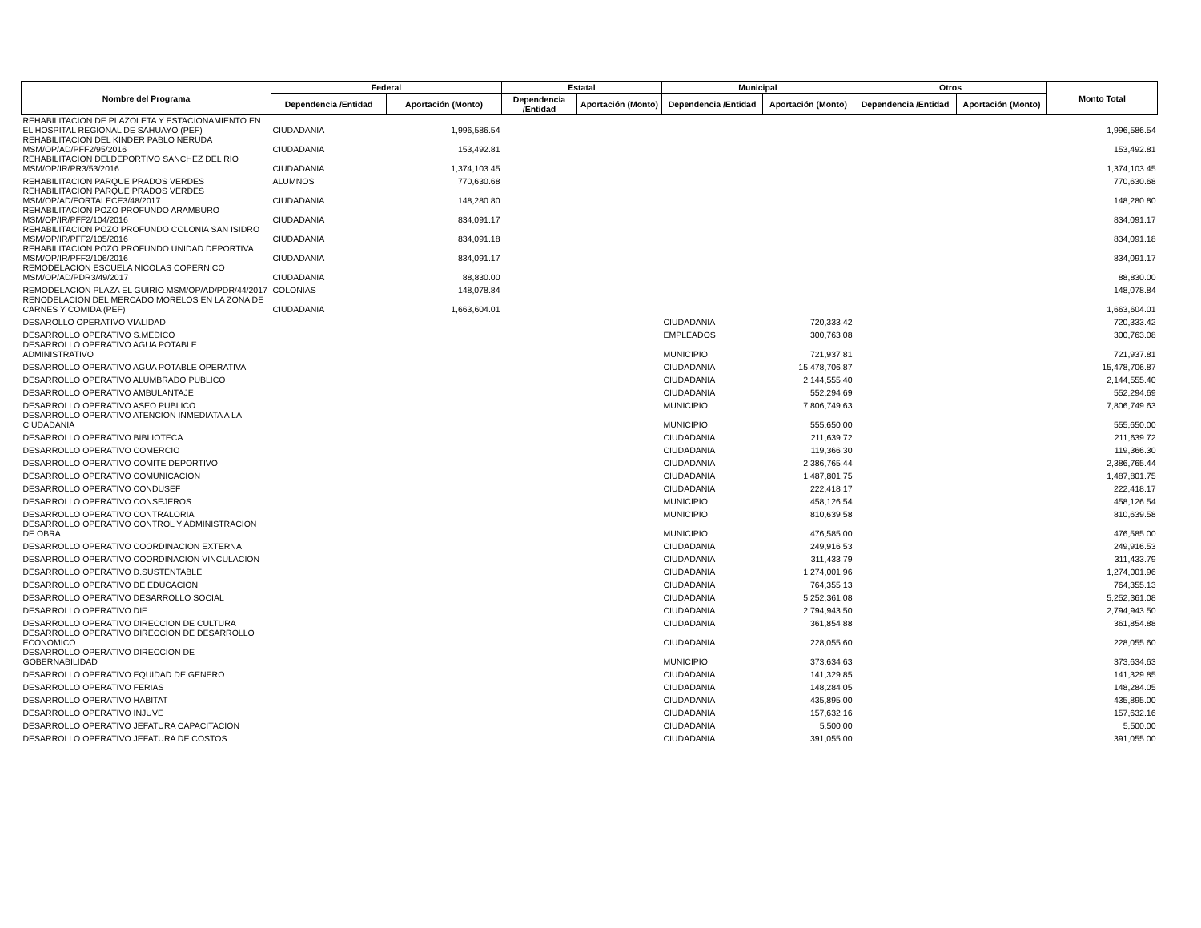| Nombre del Programa | Federal | | Estatal | | Municipal | | Otros | | Monto Total |
| --- | --- | --- | --- | --- | --- | --- | --- | --- | --- |
| | Dependencia /Entidad | Aportación (Monto) | Dependencia /Entidad | Aportación (Monto) | Dependencia /Entidad | Aportación (Monto) | Dependencia /Entidad | Aportación (Monto) | |
| REHABILITACION DE PLAZOLETA Y ESTACIONAMIENTO EN EL HOSPITAL REGIONAL DE SAHUAYO (PEF) | CIUDADANIA | 1,996,586.54 | | | | | | | 1,996,586.54 |
| REHABILITACION DEL KINDER PABLO NERUDA MSM/OP/AD/PFF2/95/2016 | CIUDADANIA | 153,492.81 | | | | | | | 153,492.81 |
| REHABILITACION DELDEPORTIVO SANCHEZ DEL RIO MSM/OP/IR/PR3/53/2016 | CIUDADANIA | 1,374,103.45 | | | | | | | 1,374,103.45 |
| REHABILITACION PARQUE PRADOS VERDES | ALUMNOS | 770,630.68 | | | | | | | 770,630.68 |
| REHABILITACION PARQUE PRADOS VERDES MSM/OP/AD/FORTALECE3/48/2017 | CIUDADANIA | 148,280.80 | | | | | | | 148,280.80 |
| REHABILITACION POZO PROFUNDO ARAMBURO MSM/OP/IR/PFF2/104/2016 | CIUDADANIA | 834,091.17 | | | | | | | 834,091.17 |
| REHABILITACION POZO PROFUNDO COLONIA SAN ISIDRO MSM/OP/IR/PFF2/105/2016 | CIUDADANIA | 834,091.18 | | | | | | | 834,091.18 |
| REHABILITACION POZO PROFUNDO UNIDAD DEPORTIVA MSM/OP/IR/PFF2/106/2016 | CIUDADANIA | 834,091.17 | | | | | | | 834,091.17 |
| REMODELACION ESCUELA NICOLAS COPERNICO MSM/OP/AD/PDR3/49/2017 | CIUDADANIA | 88,830.00 | | | | | | | 88,830.00 |
| REMODELACION PLAZA EL GUIRIO MSM/OP/AD/PDR/44/2017 | COLONIAS | 148,078.84 | | | | | | | 148,078.84 |
| RENODELACION DEL MERCADO MORELOS EN LA ZONA DE CARNES Y COMIDA (PEF) | CIUDADANIA | 1,663,604.01 | | | | | | | 1,663,604.01 |
| DESAROLLO OPERATIVO VIALIDAD | | | | | CIUDADANIA | 720,333.42 | | | 720,333.42 |
| DESARROLLO OPERATIVO S.MEDICO | | | | | EMPLEADOS | 300,763.08 | | | 300,763.08 |
| DESARROLLO OPERATIVO AGUA POTABLE ADMINISTRATIVO | | | | | MUNICIPIO | 721,937.81 | | | 721,937.81 |
| DESARROLLO OPERATIVO AGUA POTABLE OPERATIVA | | | | | CIUDADANIA | 15,478,706.87 | | | 15,478,706.87 |
| DESARROLLO OPERATIVO ALUMBRADO PUBLICO | | | | | CIUDADANIA | 2,144,555.40 | | | 2,144,555.40 |
| DESARROLLO OPERATIVO AMBULANTAJE | | | | | CIUDADANIA | 552,294.69 | | | 552,294.69 |
| DESARROLLO OPERATIVO ASEO PUBLICO | | | | | MUNICIPIO | 7,806,749.63 | | | 7,806,749.63 |
| DESARROLLO OPERATIVO ATENCION INMEDIATA A LA CIUDADANIA | | | | | MUNICIPIO | 555,650.00 | | | 555,650.00 |
| DESARROLLO OPERATIVO BIBLIOTECA | | | | | CIUDADANIA | 211,639.72 | | | 211,639.72 |
| DESARROLLO OPERATIVO COMERCIO | | | | | CIUDADANIA | 119,366.30 | | | 119,366.30 |
| DESARROLLO OPERATIVO COMITE DEPORTIVO | | | | | CIUDADANIA | 2,386,765.44 | | | 2,386,765.44 |
| DESARROLLO OPERATIVO COMUNICACION | | | | | CIUDADANIA | 1,487,801.75 | | | 1,487,801.75 |
| DESARROLLO OPERATIVO CONDUSEF | | | | | CIUDADANIA | 222,418.17 | | | 222,418.17 |
| DESARROLLO OPERATIVO CONSEJEROS | | | | | MUNICIPIO | 458,126.54 | | | 458,126.54 |
| DESARROLLO OPERATIVO CONTRALORIA | | | | | MUNICIPIO | 810,639.58 | | | 810,639.58 |
| DESARROLLO OPERATIVO CONTROL Y ADMINISTRACION DE OBRA | | | | | MUNICIPIO | 476,585.00 | | | 476,585.00 |
| DESARROLLO OPERATIVO COORDINACION EXTERNA | | | | | CIUDADANIA | 249,916.53 | | | 249,916.53 |
| DESARROLLO OPERATIVO COORDINACION VINCULACION | | | | | CIUDADANIA | 311,433.79 | | | 311,433.79 |
| DESARROLLO OPERATIVO D.SUSTENTABLE | | | | | CIUDADANIA | 1,274,001.96 | | | 1,274,001.96 |
| DESARROLLO OPERATIVO DE EDUCACION | | | | | CIUDADANIA | 764,355.13 | | | 764,355.13 |
| DESARROLLO OPERATIVO DESARROLLO SOCIAL | | | | | CIUDADANIA | 5,252,361.08 | | | 5,252,361.08 |
| DESARROLLO OPERATIVO DIF | | | | | CIUDADANIA | 2,794,943.50 | | | 2,794,943.50 |
| DESARROLLO OPERATIVO DIRECCION DE CULTURA | | | | | CIUDADANIA | 361,854.88 | | | 361,854.88 |
| DESARROLLO OPERATIVO DIRECCION DE DESARROLLO ECONOMICO | | | | | CIUDADANIA | 228,055.60 | | | 228,055.60 |
| DESARROLLO OPERATIVO DIRECCION DE GOBERNABILIDAD | | | | | MUNICIPIO | 373,634.63 | | | 373,634.63 |
| DESARROLLO OPERATIVO EQUIDAD DE GENERO | | | | | CIUDADANIA | 141,329.85 | | | 141,329.85 |
| DESARROLLO OPERATIVO FERIAS | | | | | CIUDADANIA | 148,284.05 | | | 148,284.05 |
| DESARROLLO OPERATIVO HABITAT | | | | | CIUDADANIA | 435,895.00 | | | 435,895.00 |
| DESARROLLO OPERATIVO INJUVE | | | | | CIUDADANIA | 157,632.16 | | | 157,632.16 |
| DESARROLLO OPERATIVO JEFATURA CAPACITACION | | | | | CIUDADANIA | 5,500.00 | | | 5,500.00 |
| DESARROLLO OPERATIVO JEFATURA DE COSTOS | | | | | CIUDADANIA | 391,055.00 | | | 391,055.00 |